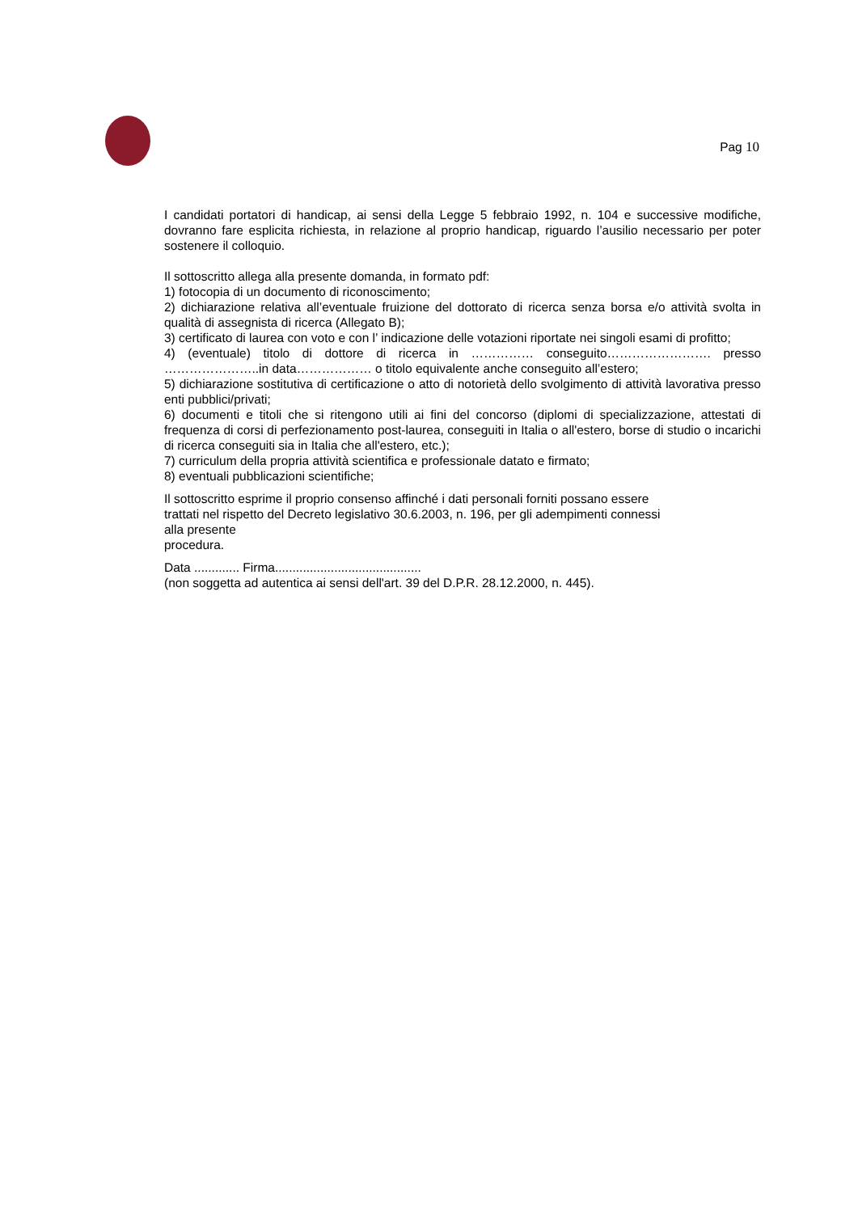Pag 10
I candidati portatori di handicap, ai sensi della Legge 5 febbraio 1992, n. 104 e successive modifiche, dovranno fare esplicita richiesta, in relazione al proprio handicap, riguardo l’ausilio necessario per poter sostenere il colloquio.
Il sottoscritto allega alla presente domanda, in formato pdf:
1) fotocopia di un documento di riconoscimento;
2) dichiarazione relativa all’eventuale fruizione del dottorato di ricerca senza borsa e/o attività svolta in qualità di assegnista di ricerca (Allegato B);
3) certificato di laurea con voto e con l’ indicazione delle votazioni riportate nei singoli esami di profitto;
4) (eventuale) titolo di dottore di ricerca in …………… conseguito……………………. presso …………………..in data……………… o titolo equivalente anche conseguito all’estero;
5) dichiarazione sostitutiva di certificazione o atto di notorietà dello svolgimento di attività lavorativa presso enti pubblici/privati;
6) documenti e titoli che si ritengono utili ai fini del concorso (diplomi di specializzazione, attestati di frequenza di corsi di perfezionamento post-laurea, conseguiti in Italia o all'estero, borse di studio o incarichi di ricerca conseguiti sia in Italia che all'estero, etc.);
7) curriculum della propria attività scientifica e professionale datato e firmato;
8) eventuali pubblicazioni scientifiche;
Il sottoscritto esprime il proprio consenso affinché i dati personali forniti possano essere
trattati nel rispetto del Decreto legislativo 30.6.2003, n. 196, per gli adempimenti connessi
alla presente
procedura.
Data ............. Firma..........................................
(non soggetta ad autentica ai sensi dell'art. 39 del D.P.R. 28.12.2000, n. 445).